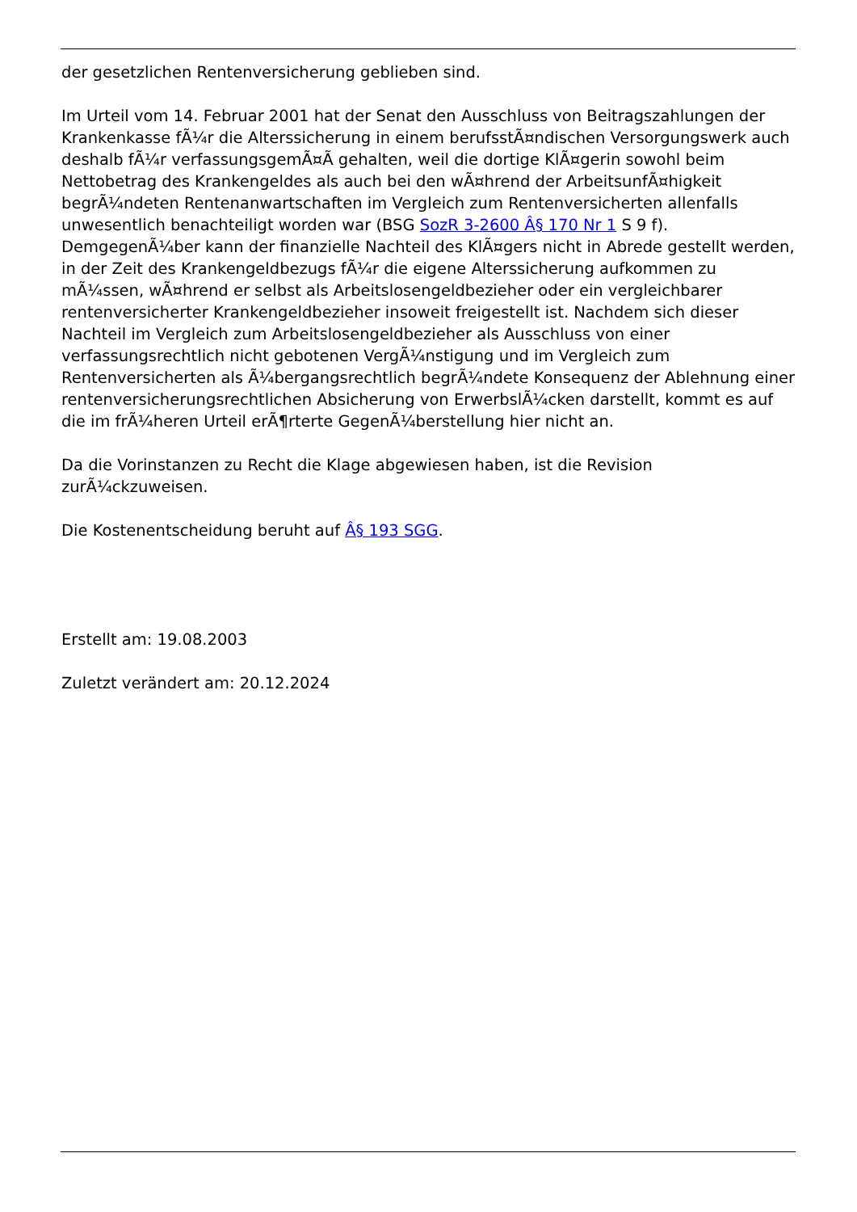der gesetzlichen Rentenversicherung geblieben sind.
Im Urteil vom 14. Februar 2001 hat der Senat den Ausschluss von Beitragszahlungen der Krankenkasse fÃ¼r die Alterssicherung in einem berufsstÃ¤ndischen Versorgungswerk auch deshalb fÃ¼r verfassungsgemÃ¤Ã gehalten, weil die dortige KlÃ¤gerin sowohl beim Nettobetrag des Krankengeldes als auch bei den wÃ¤hrend der ArbeitsunfÃ¤higkeit begrÃ¼ndeten Rentenanwartschaften im Vergleich zum Rentenversicherten allenfalls unwesentlich benachteiligt worden war (BSG SozR 3-2600 Â§ 170 Nr 1 S 9 f). DemgegenÃ¼ber kann der finanzielle Nachteil des KlÃ¤gers nicht in Abrede gestellt werden, in der Zeit des Krankengeldbezugs fÃ¼r die eigene Alterssicherung aufkommen zu mÃ¼ssen, wÃ¤hrend er selbst als Arbeitslosengeldbezieher oder ein vergleichbarer rentenversicherter Krankengeldbezieher insoweit freigestellt ist. Nachdem sich dieser Nachteil im Vergleich zum Arbeitslosengeldbezieher als Ausschluss von einer verfassungsrechtlich nicht gebotenen VergÃ¼nstigung und im Vergleich zum Rentenversicherten als Ã¼bergangsrechtlich begrÃ¼ndete Konsequenz der Ablehnung einer rentenversicherungsrechtlichen Absicherung von ErwerbslÃ¼cken darstellt, kommt es auf die im frÃ¼heren Urteil erÃ¶rterte GegenÃ¼berstellung hier nicht an.
Da die Vorinstanzen zu Recht die Klage abgewiesen haben, ist die Revision zurÃ¼ckzuweisen.
Die Kostenentscheidung beruht auf Â§ 193 SGG.
Erstellt am: 19.08.2003
Zuletzt verändert am: 20.12.2024